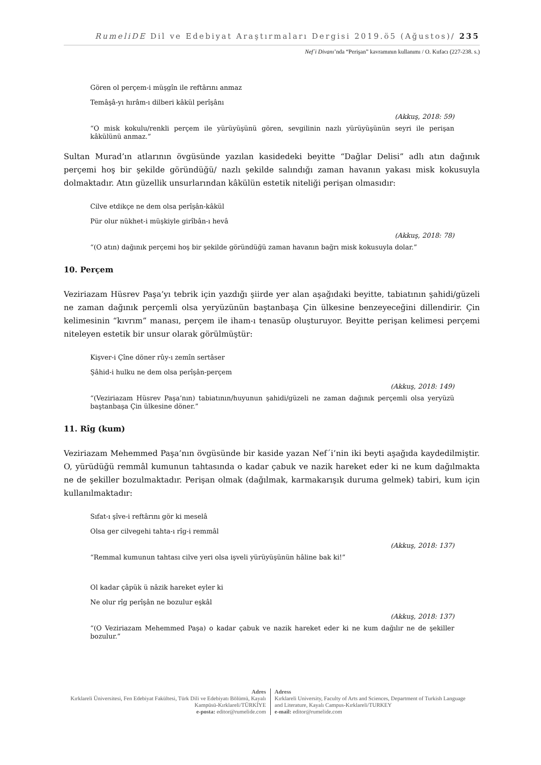RumeliDE Dil ve Edebiyat Araştırmaları Dergisi 2019.ö5 (Ağustos)/ 235
Nef´i Divanı’nda “Perişan” kavramının kullanımı / O. Kufacı (227-238. s.)
Gören ol perçem-i müşgîn ile reftârını anmaz
Temâşâ-yı hırâm-ı dilberi kâkül perîşânı
(Akkuş, 2018: 59)
“O misk kokulu/renkli perçem ile yürüyüşünü gören, sevgilinin nazlı yürüyüşünün seyri ile perişan kâkülünü anmaz.”
Sultan Murad’ın atlarının övgüsünde yazılan kasidedeki beyitte “Dağlar Delisi” adlı atın dağınık perçemi hoş bir şekilde göründüğü/ nazlı şekilde salındığı zaman havanın yakası misk kokusuyla dolmaktadır. Atın güzellik unsurlarından kâkülün estetik niteliği perişan olmasıdır:
Cilve etdikçe ne dem olsa perîşân-kâkül
Pür olur nükhet-i müşkiyle girîbân-ı hevâ
(Akkuş, 2018: 78)
“(O atın) dağınık perçemi hoş bir şekilde göründüğü zaman havanın bağrı misk kokusuyla dolar.”
10. Perçem
Veziriazam Hüsrev Paşa’yı tebrik için yazdığı şiirde yer alan aşağıdaki beyitte, tabiatının şahidi/güzeli ne zaman dağınık perçemli olsa yeryüzünün baştanbaşa Çin ülkesine benzeyeceğini dillendirir. Çin kelimesinin “kıvrım” manası, perçem ile iham-ı tenasüp oluşturuyor. Beyitte perişan kelimesi perçemi niteleyen estetik bir unsur olarak görülmüştür:
Kişver-i Çîne döner rûy-ı zemîn sertâser
Şâhid-i hulku ne dem olsa perîşân-perçem
(Akkuş, 2018: 149)
“(Veziriazam Hüsrev Paşa’nın) tabiatının/huyunun şahidi/güzeli ne zaman dağınık perçemli olsa yeryüzü baştanbaşa Çin ülkesine döner.”
11. Rîg (kum)
Veziriazam Mehemmed Paşa’nın övgüsünde bir kaside yazan Nef´i’nin iki beyti aşağıda kaydedilmiştir. O, yürüdüğü remmâl kumunun tahtasında o kadar çabuk ve nazik hareket eder ki ne kum dağılmakta ne de şekiller bozulmaktadır. Perişan olmak (dağılmak, karmakarışık duruma gelmek) tabiri, kum için kullanılmaktadır:
Sıfat-ı şîve-i reftârını gör ki meselâ
Olsa ger cilvegehi tahta-ı rîg-i remmâl
(Akkuş, 2018: 137)
“Remmal kumunun tahtası cilve yeri olsa işveli yürüyüşünün hâline bak ki!”
Ol kadar çâpük ü nâzik hareket eyler ki
Ne olur rîg perîşân ne bozulur eşkâl
(Akkuş, 2018: 137)
“(O Veziriazam Mehemmed Paşa) o kadar çabuk ve nazik hareket eder ki ne kum dağılır ne de şekiller bozulur.”
Adres
Kırklareli Üniversitesi, Fen Edebiyat Fakültesi, Türk Dili ve Edebiyatı Bölümü, Kayalı Kampüsü-Kırklareli/TÜRKİYE
e-posta: editor@rumelide.com
Adress
Kırklareli University, Faculty of Arts and Sciences, Department of Turkish Language and Literature, Kayalı Campus-Kırklareli/TURKEY
e-mail: editor@rumelide.com